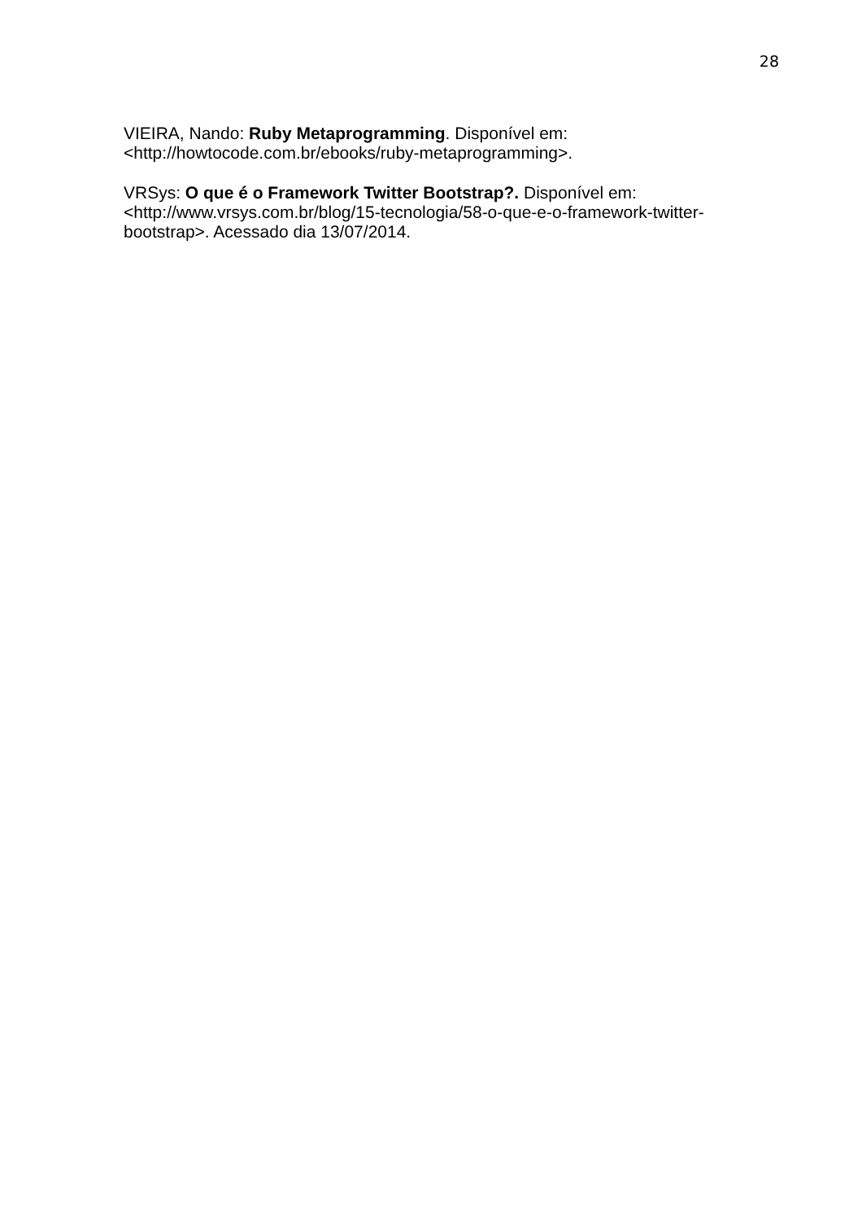28
VIEIRA, Nando: Ruby Metaprogramming. Disponível em:
<http://howtocode.com.br/ebooks/ruby-metaprogramming>.
VRSys: O que é o Framework Twitter Bootstrap?. Disponível em:
<http://www.vrsys.com.br/blog/15-tecnologia/58-o-que-e-o-framework-twitter-
bootstrap>. Acessado dia 13/07/2014.